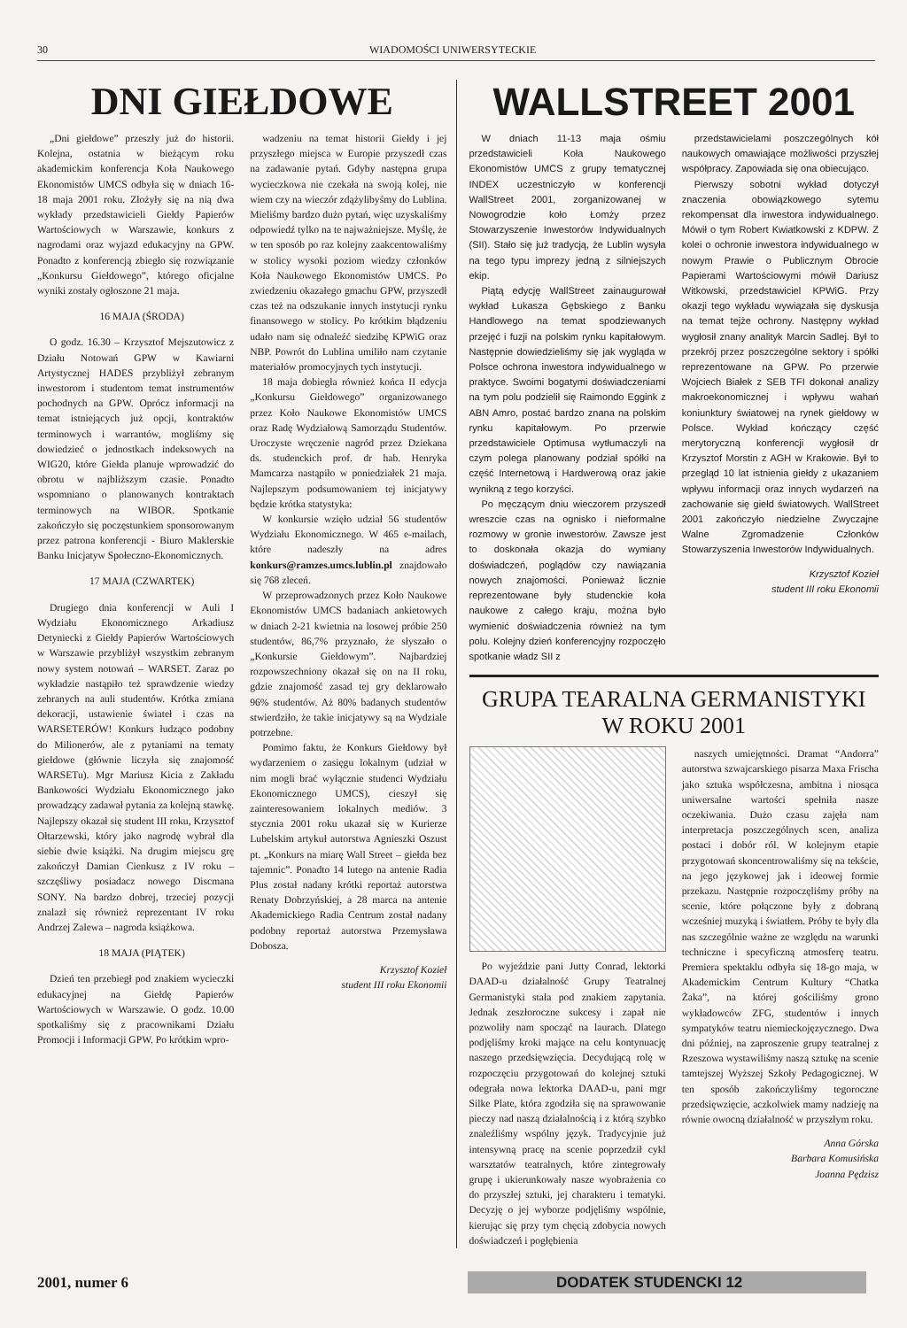30 WIADOMOŚCI UNIWERSYTECKIE
DNI GIEŁDOWE
„Dni giełdowe” przeszły już do historii. Kolejna, ostatnia w bieżącym roku akademickim konferencja Koła Naukowego Ekonomistów UMCS odbyła się w dniach 16-18 maja 2001 roku. Złożyły się na nią dwa wykłady przedstawicieli Giełdy Papierów Wartościowych w Warszawie, konkurs z nagrodami oraz wyjazd edukacyjny na GPW. Ponadto z konferencją zbiegło się rozwiązanie „Konkursu Giełdowego”, którego oficjalne wyniki zostały ogłoszone 21 maja.
16 MAJA (ŚRODA)
O godz. 16.30 – Krzysztof Mejszutowicz z Działu Notowań GPW w Kawiarni Artystycznej HADES przybliżył zebranym inwestorom i studentom temat instrumentów pochodnych na GPW. Oprócz informacji na temat istniejących już opcji, kontraktów terminowych i warrantów, mogliśmy się dowiedzieć o jednostkach indeksowych na WIG20, które Giełda planuje wprowadzić do obrotu w najbliższym czasie. Ponadto wspomniano o planowanych kontraktach terminowych na WIBOR. Spotkanie zakończyło się poczęstunkiem sponsorowanym przez patrona konferencji - Biuro Maklerskie Banku Inicjatyw Społeczno-Ekonomicznych.
17 MAJA (CZWARTEK)
Drugiego dnia konferencji w Auli I Wydziału Ekonomicznego Arkadiusz Detyniecki z Giełdy Papierów Wartościowych w Warszawie przybliżył wszystkim zebranym nowy system notowań – WARSET. Zaraz po wykładzie nastąpiło też sprawdzenie wiedzy zebranych na auli studentów. Krótka zmiana dekoracji, ustawienie świateł i czas na WARSETERÓW! Konkurs łudząco podobny do Milionerów, ale z pytaniami na tematy giełdowe (głównie liczyła się znajomość WARSETu). Mgr Mariusz Kicia z Zakładu Bankowości Wydziału Ekonomicznego jako prowadzący zadawał pytania za kolejną stawkę. Najlepszy okazał się student III roku, Krzysztof Ołtarzewski, który jako nagrodę wybrał dla siebie dwie książki. Na drugim miejscu grę zakończył Damian Cienkusz z IV roku – szczęśliwy posiadacz nowego Discmana SONY. Na bardzo dobrej, trzeciej pozycji znalazł się również reprezentant IV roku Andrzej Zalewa – nagroda książkowa.
18 MAJA (PIĄTEK)
Dzień ten przebiegł pod znakiem wycieczki edukacyjnej na Giełdę Papierów Wartościowych w Warszawie. O godz. 10.00 spotkaliśmy się z pracownikami Działu Promocji i Informacji GPW. Po krótkim wpro-
wadzeniu na temat historii Giełdy i jej przyszłego miejsca w Europie przyszedł czas na zadawanie pytań. Gdyby następna grupa wycieczkowa nie czekała na swoją kolej, nie wiem czy na wieczór zdążylibyśmy do Lublina. Mieliśmy bardzo dużo pytań, więc uzyskaliśmy odpowiedź tylko na te najważniejsze. Myślę, że w ten sposób po raz kolejny zaakcentowaliśmy w stolicy wysoki poziom wiedzy członków Koła Naukowego Ekonomistów UMCS. Po zwiedzeniu okazałego gmachu GPW, przyszedł czas też na odszukanie innych instytucji rynku finansowego w stolicy. Po krótkim błądzeniu udało nam się odnaleźć siedzibę KPWiG oraz NBP. Powrót do Lublina umiliło nam czytanie materiałów promocyjnych tych instytucji.
18 maja dobiegła również końca II edycja „Konkursu Giełdowego” organizowanego przez Koło Naukowe Ekonomistów UMCS oraz Radę Wydziałową Samorządu Studentów. Uroczyste wręczenie nagród przez Dziekana ds. studenckich prof. dr hab. Henryka Mamcarza nastąpiło w poniedziałek 21 maja. Najlepszym podsumowaniem tej inicjatywy będzie krótka statystyka:
W konkursie wzięło udział 56 studentów Wydziału Ekonomicznego. W 465 e-mailach, które nadeszły na adres konkurs@ramzes.umcs.lublin.pl znajdowało się 768 zleceń.
W przeprowadzonych przez Koło Naukowe Ekonomistów UMCS badaniach ankietowych w dniach 2-21 kwietnia na losowej próbie 250 studentów, 86,7% przyznało, że słyszało o „Konkursie Giełdowym”. Najbardziej rozpowszechniony okazał się on na II roku, gdzie znajomość zasad tej gry deklarowało 96% studentów. Aż 80% badanych studentów stwierdziło, że takie inicjatywy są na Wydziale potrzebne.
Pomimo faktu, że Konkurs Giełdowy był wydarzeniem o zasięgu lokalnym (udział w nim mogli brać wyłącznie studenci Wydziału Ekonomicznego UMCS), cieszył się zainteresowaniem lokalnych mediów. 3 stycznia 2001 roku ukazał się w Kurierze Lubelskim artykuł autorstwa Agnieszki Oszust pt. „Konkurs na miarę Wall Street – giełda bez tajemnic”. Ponadto 14 lutego na antenie Radia Plus został nadany krótki reportaż autorstwa Renaty Dobrzyńskiej, a 28 marca na antenie Akademickiego Radia Centrum został nadany podobny reportaż autorstwa Przemysława Dobosza.
Krzysztof Kozieł
student III roku Ekonomii
WALLSTREET 2001
W dniach 11-13 maja ośmiu przedstawicieli Koła Naukowego Ekonomistów UMCS z grupy tematycznej INDEX uczestniczyło w konferencji WallStreet 2001, zorganizowanej w Nowogrodzie koło Łomży przez Stowarzyszenie Inwestorów Indywidualnych (SII). Stało się już tradycją, że Lublin wysyła na tego typu imprezy jedną z silniejszych ekip.
Piątą edycję WallStreet zainaugurował wykład Łukasza Gębskiego z Banku Handlowego na temat spodziewanych przejęć i fuzji na polskim rynku kapitałowym. Następnie dowiedzieliśmy się jak wygląda w Polsce ochrona inwestora indywidualnego w praktyce. Swoimi bogatymi doświadczeniami na tym polu podzielił się Raimondo Eggink z ABN Amro, postać bardzo znana na polskim rynku kapitałowym. Po przerwie przedstawiciele Optimusa wytłumaczyli na czym polega planowany podział spółki na część Internetową i Hardwerową oraz jakie wynikną z tego korzyści.
Po męczącym dniu wieczorem przyszedł wreszcie czas na ognisko i nieformalne rozmowy w gronie inwestorów. Zawsze jest to doskonała okazja do wymiany doświadczeń, poglądów czy nawiązania nowych znajomości. Ponieważ licznie reprezentowane były studenckie koła naukowe z całego kraju, można było wymienić doświadczenia również na tym polu. Kolejny dzień konferencyjny rozpoczęło spotkanie władz SII z
przedstawicielami poszczególnych kół naukowych omawiające możliwości przyszłej współpracy. Zapowiada się ona obiecująco.
Pierwszy sobotni wykład dotyczył znaczenia obowiązkowego sytemu rekompensat dla inwestora indywidualnego. Mówił o tym Robert Kwiatkowski z KDPW. Z kolei o ochronie inwestora indywidualnego w nowym Prawie o Publicznym Obrocie Papierami Wartościowymi mówił Dariusz Witkowski, przedstawiciel KPWiG. Przy okazji tego wykładu wywiązała się dyskusja na temat tejże ochrony. Następny wykład wygłosił znany analityk Marcin Sadlej. Był to przekrój przez poszczególne sektory i spółki reprezentowane na GPW. Po przerwie Wojciech Białek z SEB TFI dokonał analizy makroekonomicznej i wpływu wahań koniunktury światowej na rynek giełdowy w Polsce. Wykład kończący część merytoryczną konferencji wygłosił dr Krzysztof Morstin z AGH w Krakowie. Był to przegląd 10 lat istnienia giełdy z ukazaniem wpływu informacji oraz innych wydarzeń na zachowanie się giełd światowych. WallStreet 2001 zakończyło niedzielne Zwyczajne Walne Zgromadzenie Członków Stowarzyszenia Inwestorów Indywidualnych.
Krzysztof Kozieł
student III roku Ekonomii
GRUPA TEARALNA GERMANISTYKI
W ROKU 2001
Po wyjeździe pani Jutty Conrad, lektorki DAAD-u działalność Grupy Teatralnej Germanistyki stała pod znakiem zapytania. Jednak zeszłoroczne sukcesy i zapał nie pozwoliły nam spocząć na laurach. Dlatego podjęliśmy kroki mające na celu kontynuację naszego przedsięwzięcia. Decydującą rolę w rozpoczęciu przygotowań do kolejnej sztuki odegrała nowa lektorka DAAD-u, pani mgr Silke Plate, która zgodziła się na sprawowanie pieczy nad naszą działalnością i z którą szybko znaleźliśmy wspólny język. Tradycyjnie już intensywną pracę na scenie poprzedził cykl warsztatów teatralnych, które zintegrowały grupę i ukierunkowały nasze wyobrażenia co do przyszłej sztuki, jej charakteru i tematyki. Decyzję o jej wyborze podjęliśmy wspólnie, kierując się przy tym chęcią zdobycia nowych doświadczeń i pogłębienia
naszych umiejętności. Dramat “Andorra” autorstwa szwajcarskiego pisarza Maxa Frischa jako sztuka współczesna, ambitna i niosąca uniwersalne wartości spełniła nasze oczekiwania. Dużo czasu zajęła nam interpretacja poszczególnych scen, analiza postaci i dobór ról. W kolejnym etapie przygotowań skoncentrowaliśmy się na tekście, na jego językowej jak i ideowej formie przekazu. Następnie rozpoczęliśmy próby na scenie, które połączone były z dobraną wcześniej muzyką i światłem. Próby te były dla nas szczególnie ważne ze względu na warunki techniczne i specyficzną atmosferę teatru. Premiera spektaklu odbyła się 18-go maja, w Akademickim Centrum Kultury “Chatka Żaka”, na której gościliśmy grono wykładowców ZFG, studentów i innych sympatyków teatru niemieckojęzycznego. Dwa dni później, na zaproszenie grupy teatralnej z Rzeszowa wystawiliśmy naszą sztukę na scenie tamtejszej Wyższej Szkoły Pedagogicznej. W ten sposób zakończyliśmy tegoroczne przedsięwzięcie, aczkolwiek mamy nadzieję na równie owocną działalność w przyszłym roku.
Anna Górska
Barbara Komusińska
Joanna Pędzisz
2001, numer 6 DODATEK STUDENCKI 12